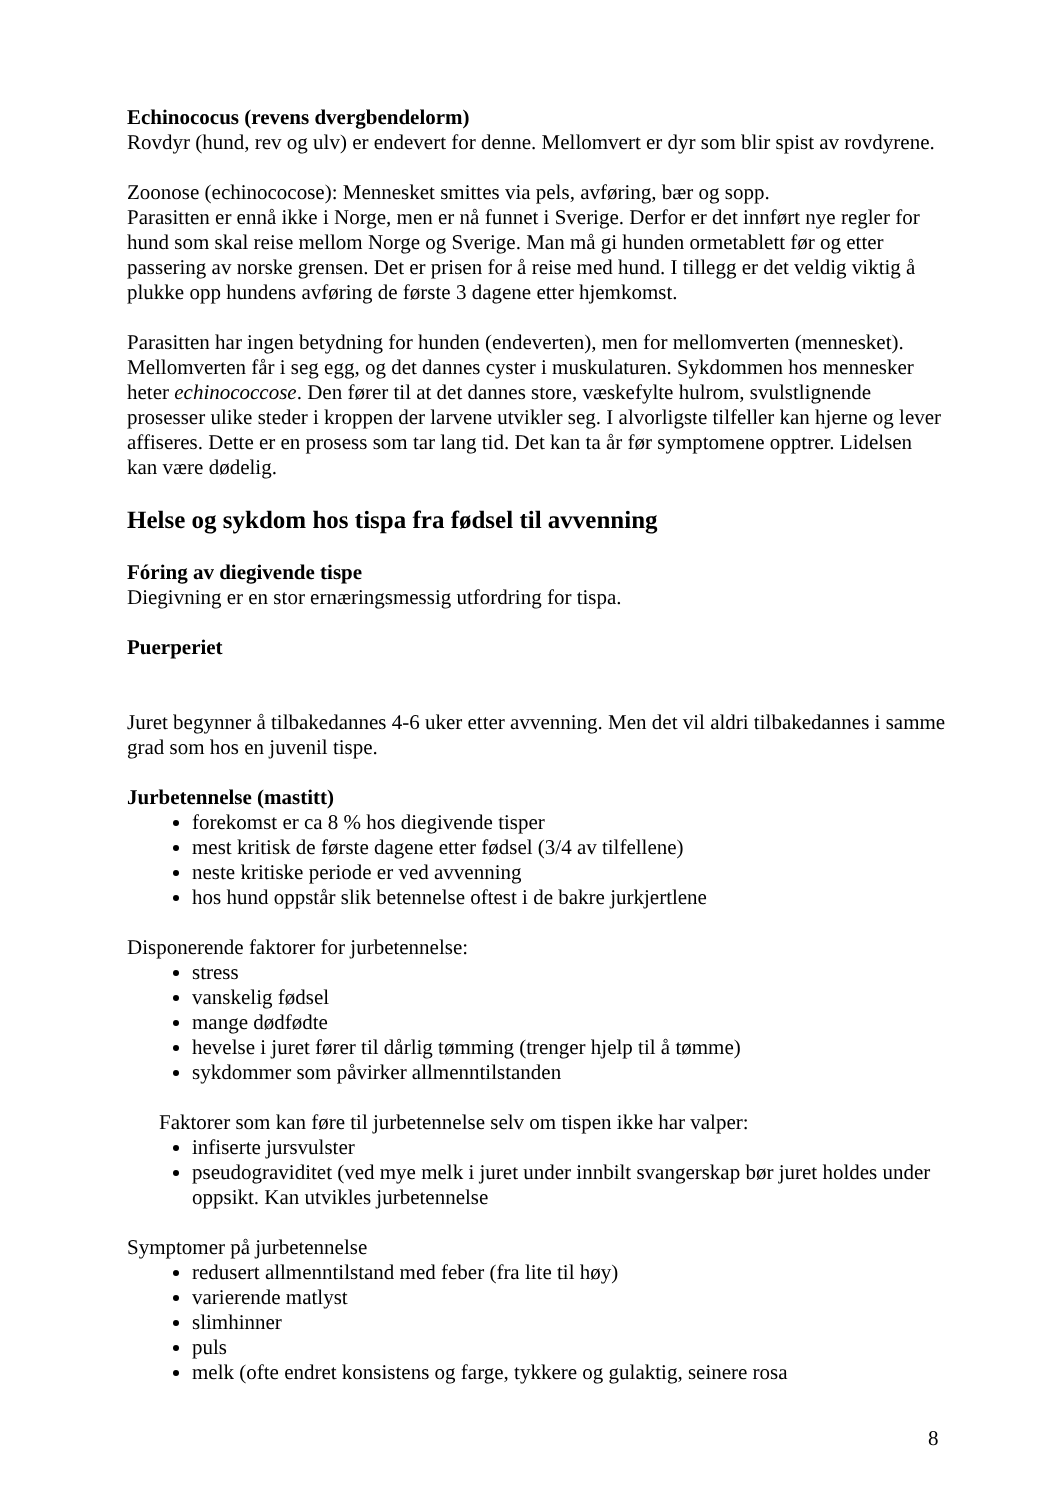Echinococus (revens dvergbendelorm)
Rovdyr (hund, rev og ulv) er endevert for denne. Mellomvert er dyr som blir spist av rovdyrene.
Zoonose (echinococose): Mennesket smittes via pels, avføring, bær og sopp.
Parasitten er ennå ikke i Norge, men er nå funnet i Sverige. Derfor er det innført nye regler for hund som skal reise mellom Norge og Sverige. Man må gi hunden ormetablett før og etter passering av norske grensen. Det er prisen for å reise med hund. I tillegg er det veldig viktig å plukke opp hundens avføring de første 3 dagene etter hjemkomst.
Parasitten har ingen betydning for hunden (endeverten), men for mellomverten (mennesket). Mellomverten får i seg egg, og det dannes cyster i muskulaturen. Sykdommen hos mennesker heter echinococcose. Den fører til at det dannes store, væskefylte hulrom, svulstlignende prosesser ulike steder i kroppen der larvene utvikler seg. I alvorligste tilfeller kan hjerne og lever affiseres. Dette er en prosess som tar lang tid. Det kan ta år før symptomene opptrer. Lidelsen kan være dødelig.
Helse og sykdom hos tispa fra fødsel til avvenning
Fóring av diegivende tispe
Diegivning er en stor ernæringsmessig utfordring for tispa.
Puerperiet
Juret begynner å tilbakedannes 4-6 uker etter avvenning. Men det vil aldri tilbakedannes i samme grad som hos en juvenil tispe.
Jurbetennelse (mastitt)
forekomst er ca 8 % hos diegivende tisper
mest kritisk de første dagene etter fødsel (3/4 av tilfellene)
neste kritiske periode er ved avvenning
hos hund oppstår slik betennelse oftest i de bakre jurkjertlene
Disponerende faktorer for jurbetennelse:
stress
vanskelig fødsel
mange dødfødte
hevelse i juret fører til dårlig tømming (trenger hjelp til å tømme)
sykdommer som påvirker allmenntilstanden
Faktorer som kan føre til jurbetennelse selv om tispen ikke har valper:
infiserte jursvulster
pseudograviditet (ved mye melk i juret under innbilt svangerskap bør juret holdes under oppsikt. Kan utvikles jurbetennelse
Symptomer på jurbetennelse
redusert allmenntilstand med feber (fra lite til høy)
varierende matlyst
slimhinner
puls
melk (ofte endret konsistens og farge, tykkere og gulaktig, seinere rosa
8